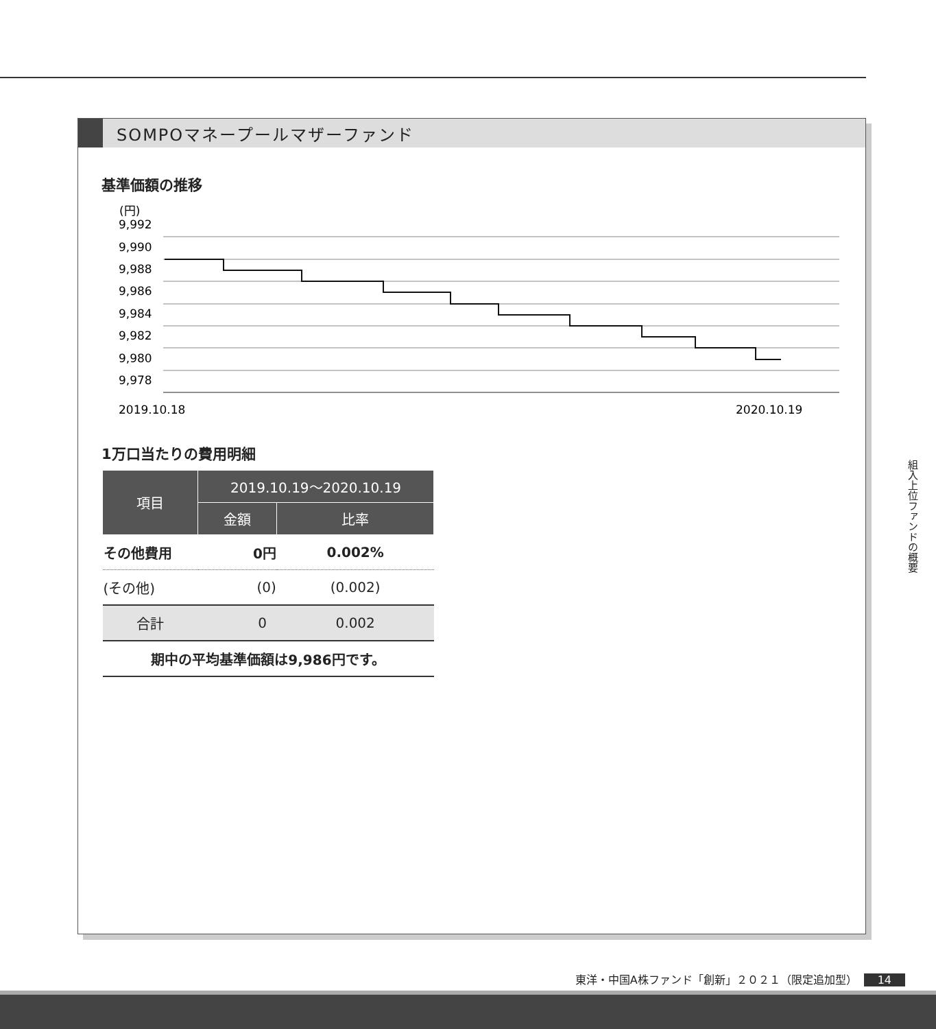SOMPOマネープールマザーファンド
基準価額の推移
(円)
9,992
9,990
9,988
9,986
9,984
9,982
9,980
9,978
2019.10.18
2020.10.19
1万口当たりの費用明細
| 項目 | 2019.10.19～2020.10.19 | |
| --- | --- | --- |
| | 金額 | 比率 |
| その他費用 | 0円 | 0.002% |
| (その他) | (0) | (0.002) |
| 合計 | 0 | 0.002 |
| 期中の平均基準価額は9,986円です。 | | |
組入上位ファンドの概要
東洋・中国A株ファンド「創新」２０２１（限定追加型） 14